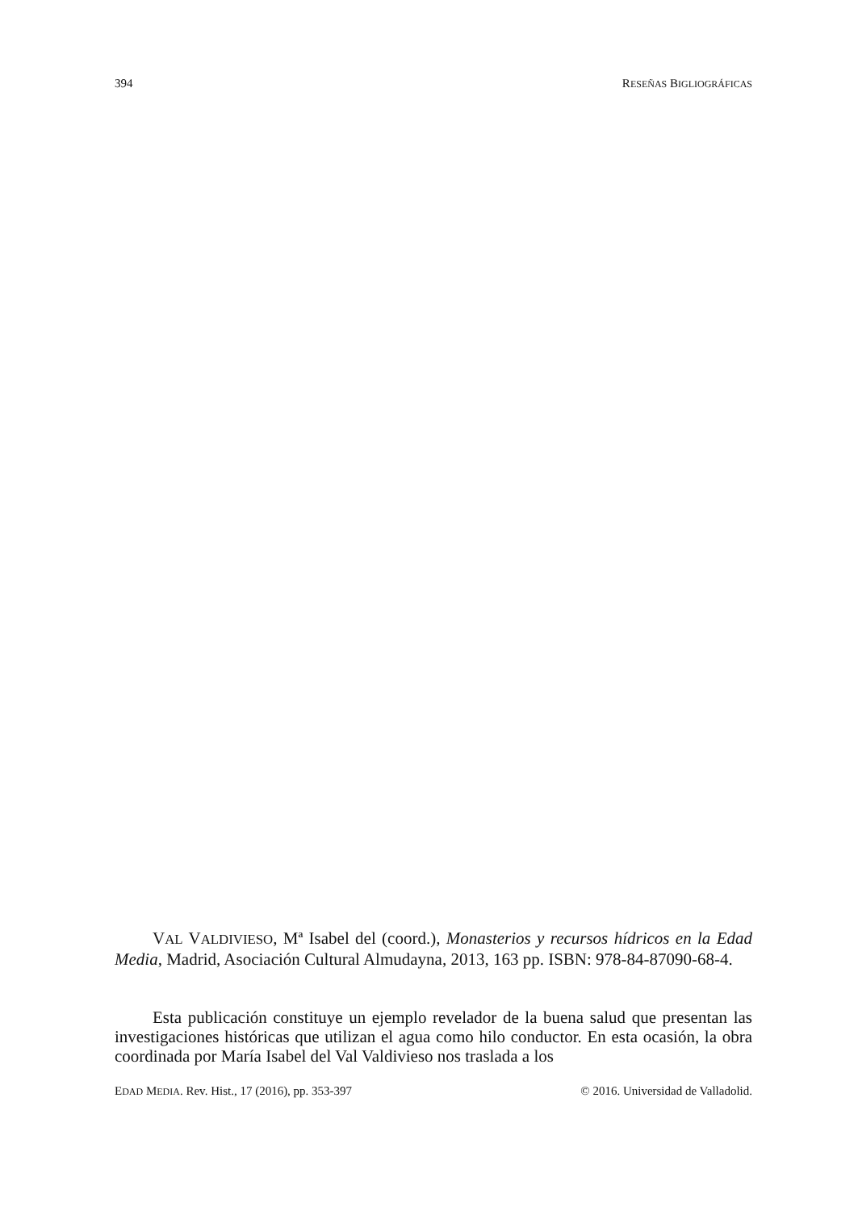394 RESEÑAS BIGLIOGRÁFICAS
VAL VALDIVIESO, Mª Isabel del (coord.), Monasterios y recursos hídricos en la Edad Media, Madrid, Asociación Cultural Almudayna, 2013, 163 pp. ISBN: 978-84-87090-68-4.
Esta publicación constituye un ejemplo revelador de la buena salud que presentan las investigaciones históricas que utilizan el agua como hilo conductor. En esta ocasión, la obra coordinada por María Isabel del Val Valdivieso nos traslada a los
EDAD MEDIA. Rev. Hist., 17 (2016), pp. 353-397 © 2016. Universidad de Valladolid.